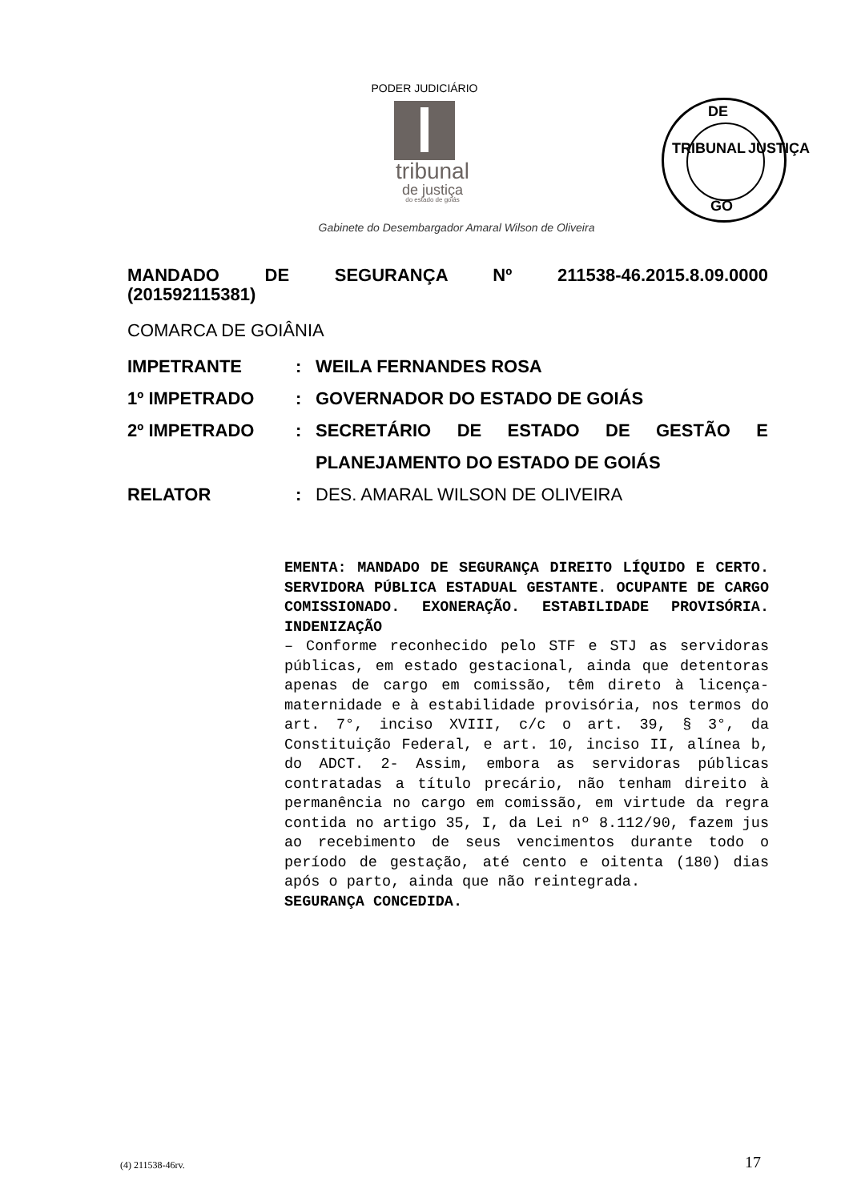PODER JUDICIÁRIO
tribunal
de justiça
do estado de goiás
DE
TRIBUNAL JUSTIÇA
GO
Gabinete do Desembargador Amaral Wilson de Oliveira
MANDADO DE SEGURANÇA Nº 211538-46.2015.8.09.0000
(201592115381)
COMARCA DE GOIÂNIA
IMPETRANTE : WEILA FERNANDES ROSA
1º IMPETRADO : GOVERNADOR DO ESTADO DE GOIÁS
2º IMPETRADO : SECRETÁRIO DE ESTADO DE GESTÃO E PLANEJAMENTO DO ESTADO DE GOIÁS
RELATOR : DES. AMARAL WILSON DE OLIVEIRA
EMENTA: MANDADO DE SEGURANÇA DIREITO LÍQUIDO E CERTO. SERVIDORA PÚBLICA ESTADUAL GESTANTE. OCUPANTE DE CARGO COMISSIONADO. EXONERAÇÃO. ESTABILIDADE PROVISÓRIA. INDENIZAÇÃO
– Conforme reconhecido pelo STF e STJ as servidoras públicas, em estado gestacional, ainda que detentoras apenas de cargo em comissão, têm direto à licença- maternidade e à estabilidade provisória, nos termos do art. 7°, inciso XVIII, c/c o art. 39, § 3°, da Constituição Federal, e art. 10, inciso II, alínea b, do ADCT. 2- Assim, embora as servidoras públicas contratadas a título precário, não tenham direito à permanência no cargo em comissão, em virtude da regra contida no artigo 35, I, da Lei nº 8.112/90, fazem jus ao recebimento de seus vencimentos durante todo o período de gestação, até cento e oitenta (180) dias após o parto, ainda que não reintegrada.
SEGURANÇA CONCEDIDA.
(4) 211538-46rv. 17